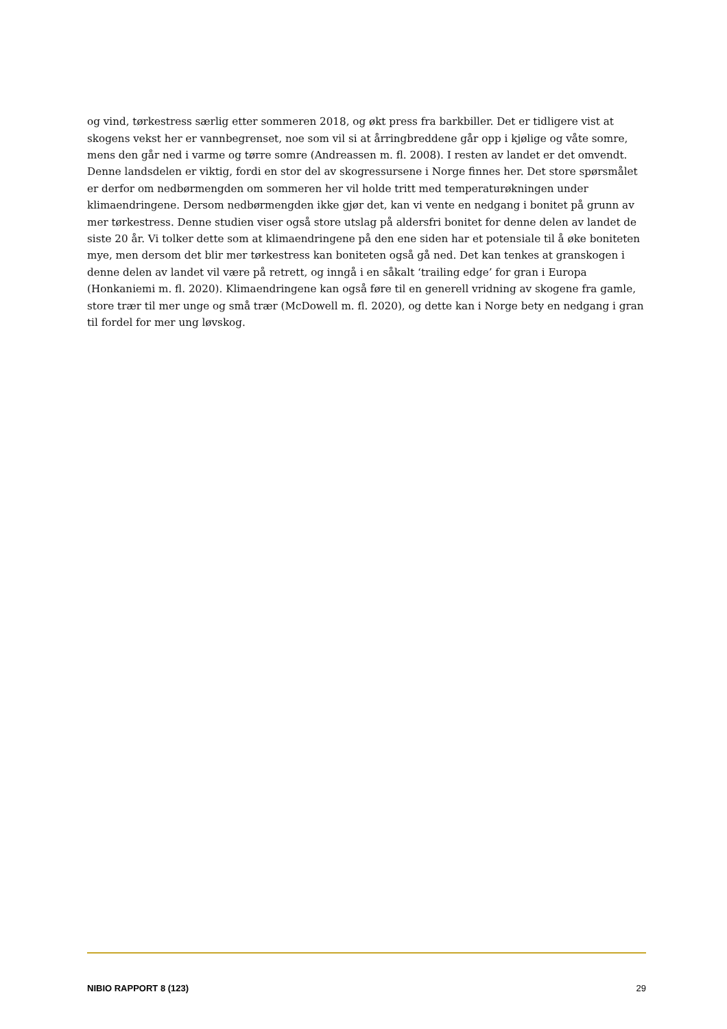og vind, tørkestress særlig etter sommeren 2018, og økt press fra barkbiller. Det er tidligere vist at skogens vekst her er vannbegrenset, noe som vil si at årringbreddene går opp i kjølige og våte somre, mens den går ned i varme og tørre somre (Andreassen m. fl. 2008). I resten av landet er det omvendt. Denne landsdelen er viktig, fordi en stor del av skogressursene i Norge finnes her. Det store spørsmålet er derfor om nedbørmengden om sommeren her vil holde tritt med temperaturøkningen under klimaendringene. Dersom nedbørmengden ikke gjør det, kan vi vente en nedgang i bonitet på grunn av mer tørkestress. Denne studien viser også store utslag på aldersfri bonitet for denne delen av landet de siste 20 år. Vi tolker dette som at klimaendringene på den ene siden har et potensiale til å øke boniteten mye, men dersom det blir mer tørkestress kan boniteten også gå ned. Det kan tenkes at granskogen i denne delen av landet vil være på retrett, og inngå i en såkalt ‘trailing edge’ for gran i Europa (Honkaniemi m. fl. 2020). Klimaendringene kan også føre til en generell vridning av skogene fra gamle, store trær til mer unge og små trær (McDowell m. fl. 2020), og dette kan i Norge bety en nedgang i gran til fordel for mer ung løvskog.
NIBIO RAPPORT 8 (123) 29